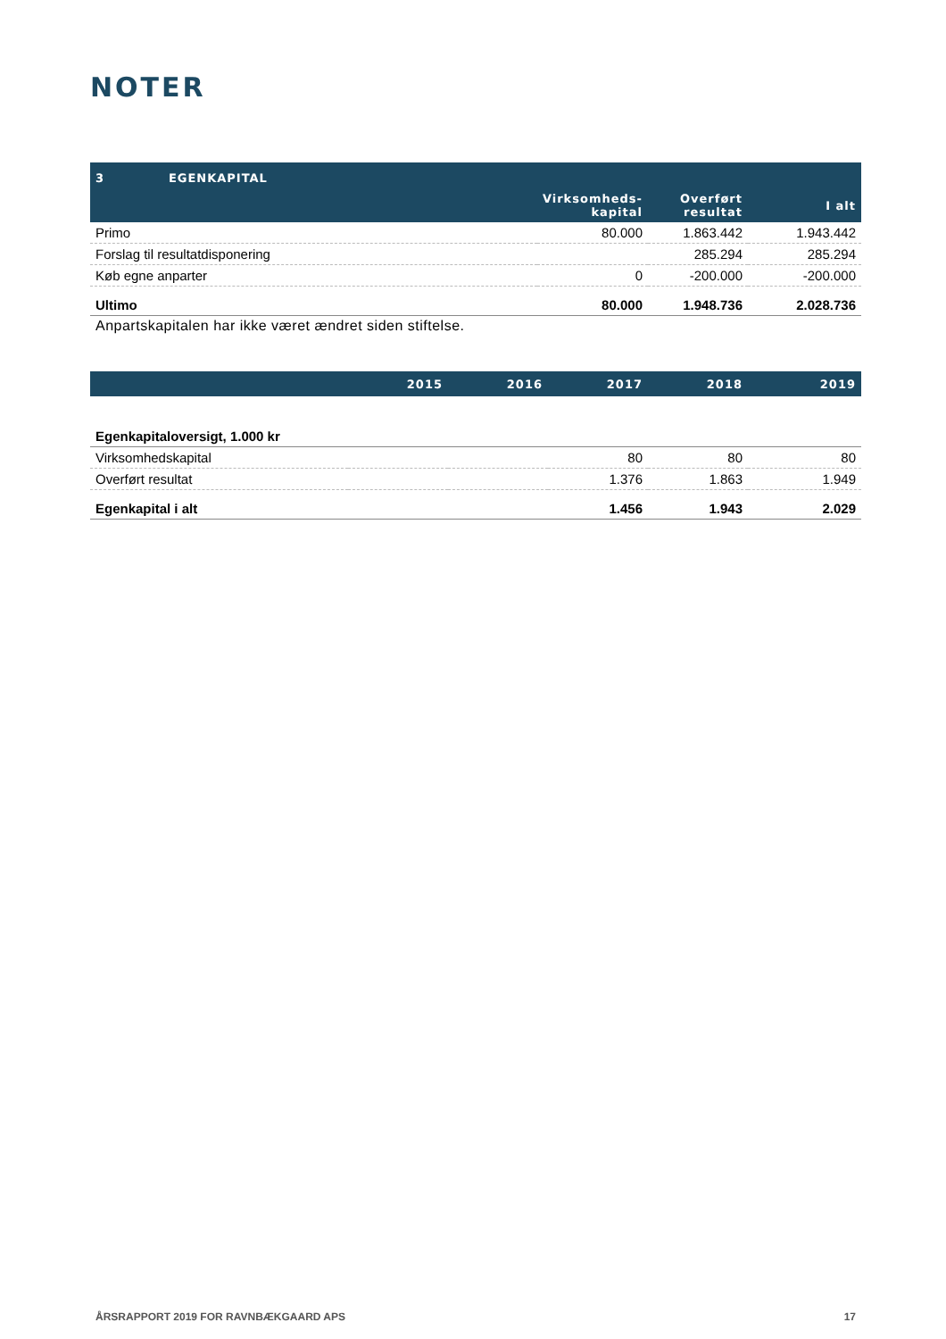NOTER
| 3 EGENKAPITAL | | | |
| --- | --- | --- | --- |
| | Virksomheds- kapital | Overført resultat | I alt |
| Primo | 80.000 | 1.863.442 | 1.943.442 |
| Forslag til resultatdisponering | | 285.294 | 285.294 |
| Køb egne anparter | 0 | -200.000 | -200.000 |
| Ultimo | 80.000 | 1.948.736 | 2.028.736 |
Anpartskapitalen har ikke været ændret siden stiftelse.
| | 2015 | 2016 | 2017 | 2018 | 2019 |
| --- | --- | --- | --- | --- | --- |
| Egenkapitaloversigt, 1.000 kr | | | | | |
| Virksomhedskapital | | | 80 | 80 | 80 |
| Overført resultat | | | 1.376 | 1.863 | 1.949 |
| Egenkapital i alt | | | 1.456 | 1.943 | 2.029 |
ÅRSRAPPORT 2019 FOR RAVNBÆKGAARD APS 17